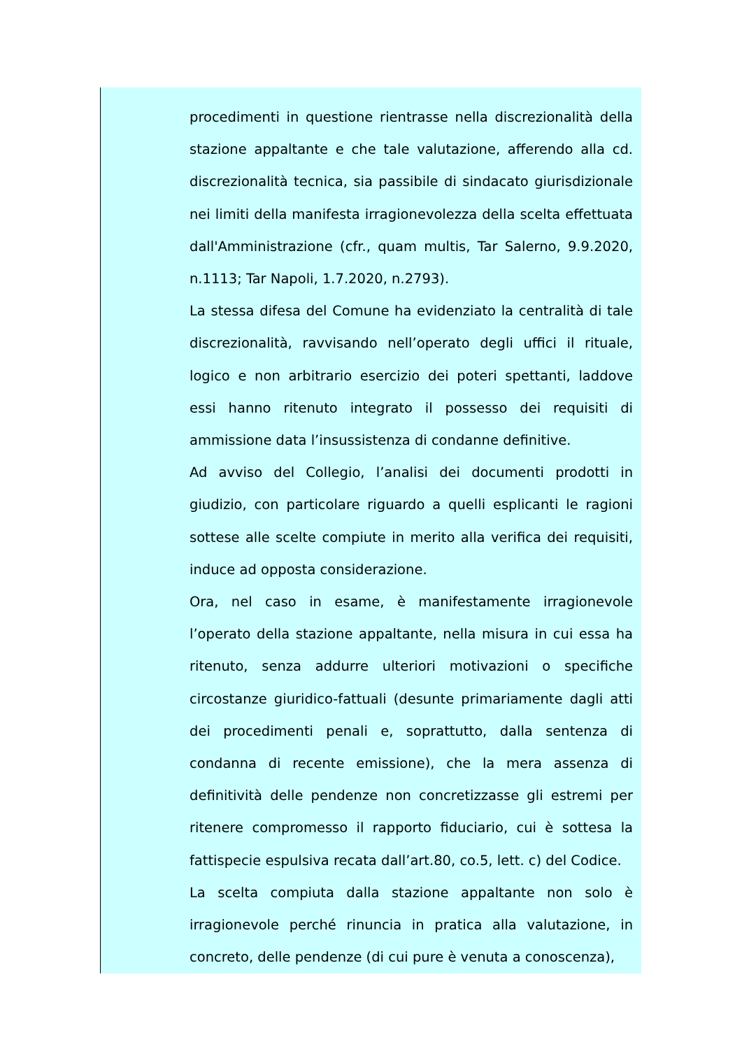procedimenti in questione rientrasse nella discrezionalità della stazione appaltante e che tale valutazione, afferendo alla cd. discrezionalità tecnica, sia passibile di sindacato giurisdizionale nei limiti della manifesta irragionevolezza della scelta effettuata dall'Amministrazione (cfr., quam multis, Tar Salerno, 9.9.2020, n.1113; Tar Napoli, 1.7.2020, n.2793).
La stessa difesa del Comune ha evidenziato la centralità di tale discrezionalità, ravvisando nell’operato degli uffici il rituale, logico e non arbitrario esercizio dei poteri spettanti, laddove essi hanno ritenuto integrato il possesso dei requisiti di ammissione data l’insussistenza di condanne definitive.
Ad avviso del Collegio, l’analisi dei documenti prodotti in giudizio, con particolare riguardo a quelli esplicanti le ragioni sottese alle scelte compiute in merito alla verifica dei requisiti, induce ad opposta considerazione.
Ora, nel caso in esame, è manifestamente irragionevole l’operato della stazione appaltante, nella misura in cui essa ha ritenuto, senza addurre ulteriori motivazioni o specifiche circostanze giuridico-fattuali (desunte primariamente dagli atti dei procedimenti penali e, soprattutto, dalla sentenza di condanna di recente emissione), che la mera assenza di definitività delle pendenze non concretizzasse gli estremi per ritenere compromesso il rapporto fiduciario, cui è sottesa la fattispecie espulsiva recata dall’art.80, co.5, lett. c) del Codice.
La scelta compiuta dalla stazione appaltante non solo è irragionevole perché rinuncia in pratica alla valutazione, in concreto, delle pendenze (di cui pure è venuta a conoscenza),